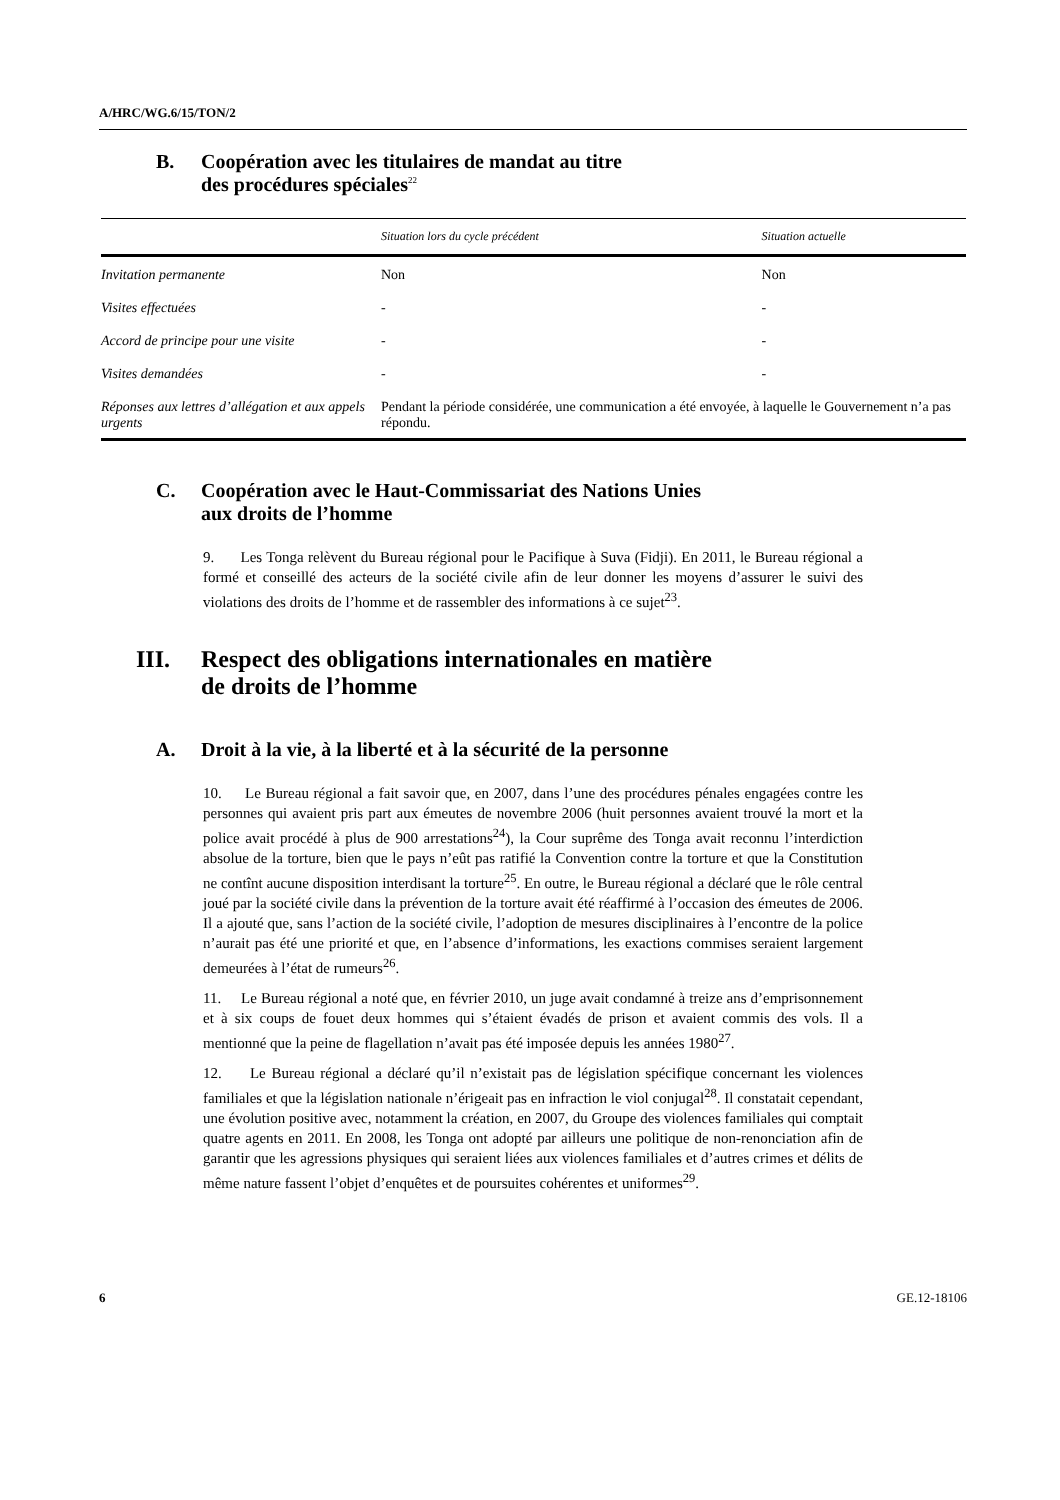A/HRC/WG.6/15/TON/2
B. Coopération avec les titulaires de mandat au titre
des procédures spéciales<sup>22</sup>
| | Situation lors du cycle précédent | Situation actuelle |
| --- | --- | --- |
| Invitation permanente | Non | Non |
| Visites effectuées | - | - |
| Accord de principe pour une visite | - | - |
| Visites demandées | - | - |
| Réponses aux lettres d’allégation et aux appels urgents | Pendant la période considérée, une communication a été envoyée, à laquelle le Gouvernement n’a pas répondu. | |
C. Coopération avec le Haut-Commissariat des Nations Unies
aux droits de l’homme
9. Les Tonga relèvent du Bureau régional pour le Pacifique à Suva (Fidji). En 2011, le Bureau régional a formé et conseillé des acteurs de la société civile afin de leur donner les moyens d’assurer le suivi des violations des droits de l’homme et de rassembler des informations à ce sujet<sup>23</sup>.
III. Respect des obligations internationales en matière
de droits de l’homme
A. Droit à la vie, à la liberté et à la sécurité de la personne
10. Le Bureau régional a fait savoir que, en 2007, dans l’une des procédures pénales engagées contre les personnes qui avaient pris part aux émeutes de novembre 2006 (huit personnes avaient trouvé la mort et la police avait procédé à plus de 900 arrestations<sup>24</sup>), la Cour suprême des Tonga avait reconnu l’interdiction absolue de la torture, bien que le pays n’eût pas ratifié la Convention contre la torture et que la Constitution ne contînt aucune disposition interdisant la torture<sup>25</sup>. En outre, le Bureau régional a déclaré que le rôle central joué par la société civile dans la prévention de la torture avait été réaffirmé à l’occasion des émeutes de 2006. Il a ajouté que, sans l’action de la société civile, l’adoption de mesures disciplinaires à l’encontre de la police n’aurait pas été une priorité et que, en l’absence d’informations, les exactions commises seraient largement demeurées à l’état de rumeurs<sup>26</sup>.
11. Le Bureau régional a noté que, en février 2010, un juge avait condamné à treize ans d’emprisonnement et à six coups de fouet deux hommes qui s’étaient évadés de prison et avaient commis des vols. Il a mentionné que la peine de flagellation n’avait pas été imposée depuis les années 1980<sup>27</sup>.
12. Le Bureau régional a déclaré qu’il n’existait pas de législation spécifique concernant les violences familiales et que la législation nationale n’érigeait pas en infraction le viol conjugal<sup>28</sup>. Il constatait cependant, une évolution positive avec, notamment la création, en 2007, du Groupe des violences familiales qui comptait quatre agents en 2011. En 2008, les Tonga ont adopté par ailleurs une politique de non-renonciation afin de garantir que les agressions physiques qui seraient liées aux violences familiales et d’autres crimes et délits de même nature fassent l’objet d’enquêtes et de poursuites cohérentes et uniformes<sup>29</sup>.
6 GE.12-18106